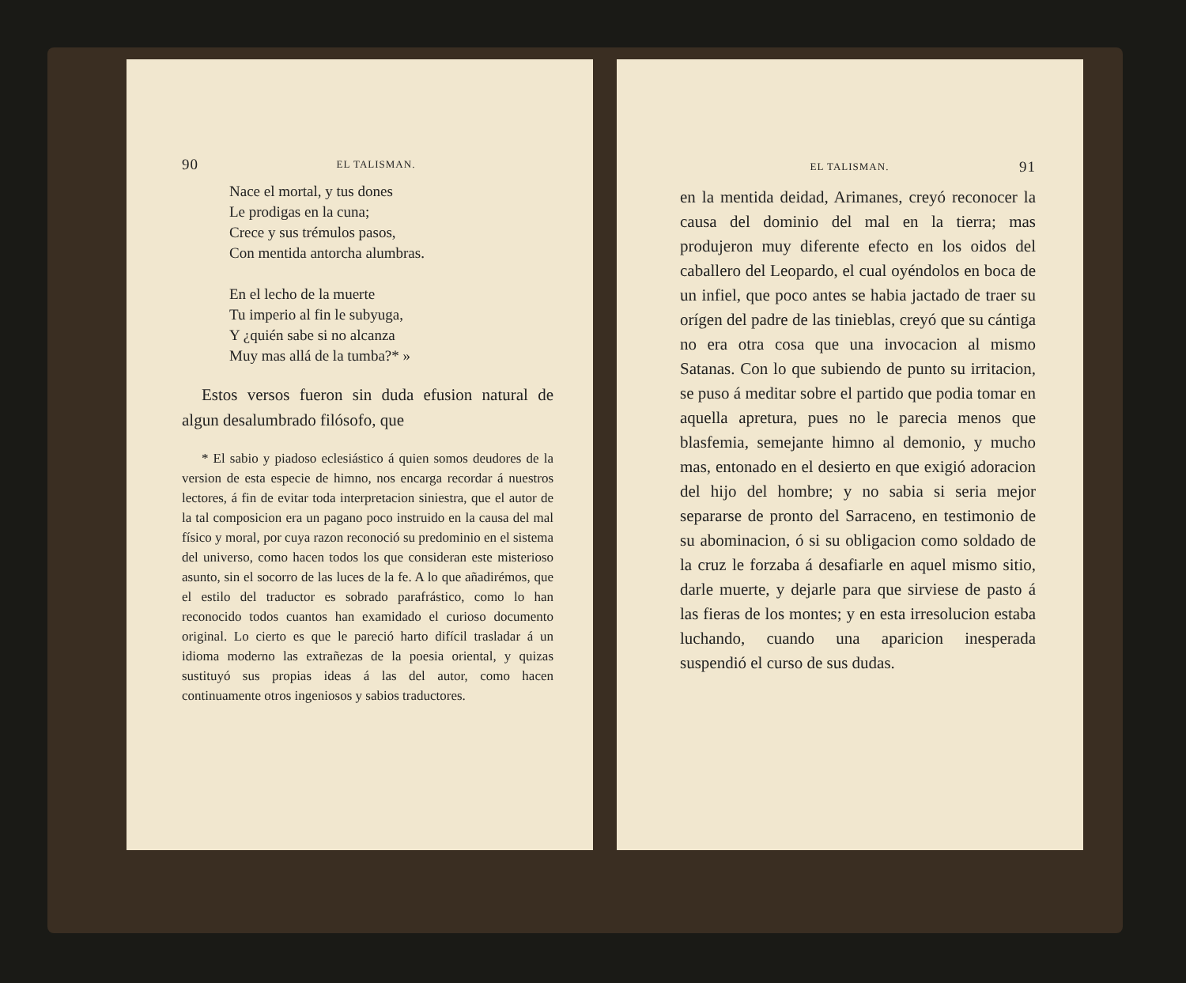90 EL TALISMAN.
Nace el mortal, y tus dones
Le prodigas en la cuna;
Crece y sus trémulos pasos,
Con mentida antorcha alumbras.
En el lecho de la muerte
Tu imperio al fin le subyuga,
Y ¿quién sabe si no alcanza
Muy mas allá de la tumba?* »
Estos versos fueron sin duda efusion natural de algun desalumbrado filósofo, que
* El sabio y piadoso eclesiástico á quien somos deudores de la version de esta especie de himno, nos encarga recordar á nuestros lectores, á fin de evitar toda interpretacion siniestra, que el autor de la tal composicion era un pagano poco instruido en la causa del mal físico y moral, por cuya razon reconoció su predominio en el sistema del universo, como hacen todos los que consideran este misterioso asunto, sin el socorro de las luces de la fe. A lo que añadirémos, que el estilo del traductor es sobrado parafrástico, como lo han reconocido todos cuantos han examidado el curioso documento original. Lo cierto es que le pareció harto difícil trasladar á un idioma moderno las extrañezas de la poesia oriental, y quizas sustituyó sus propias ideas á las del autor, como hacen continuamente otros ingeniosos y sabios traductores.
EL TALISMAN. 91
en la mentida deidad, Arimanes, creyó reconocer la causa del dominio del mal en la tierra; mas produjeron muy diferente efecto en los oidos del caballero del Leopardo, el cual oyéndolos en boca de un infiel, que poco antes se habia jactado de traer su orígen del padre de las tinieblas, creyó que su cántiga no era otra cosa que una invocacion al mismo Satanas. Con lo que subiendo de punto su irritacion, se puso á meditar sobre el partido que podia tomar en aquella apretura, pues no le parecia menos que blasfemia, semejante himno al demonio, y mucho mas, entonado en el desierto en que exigió adoracion del hijo del hombre; y no sabia si seria mejor separarse de pronto del Sarraceno, en testimonio de su abominacion, ó si su obligacion como soldado de la cruz le forzaba á desafiarle en aquel mismo sitio, darle muerte, y dejarle para que sirviese de pasto á las fieras de los montes; y en esta irresolucion estaba luchando, cuando una aparicion inesperada suspendió el curso de sus dudas.